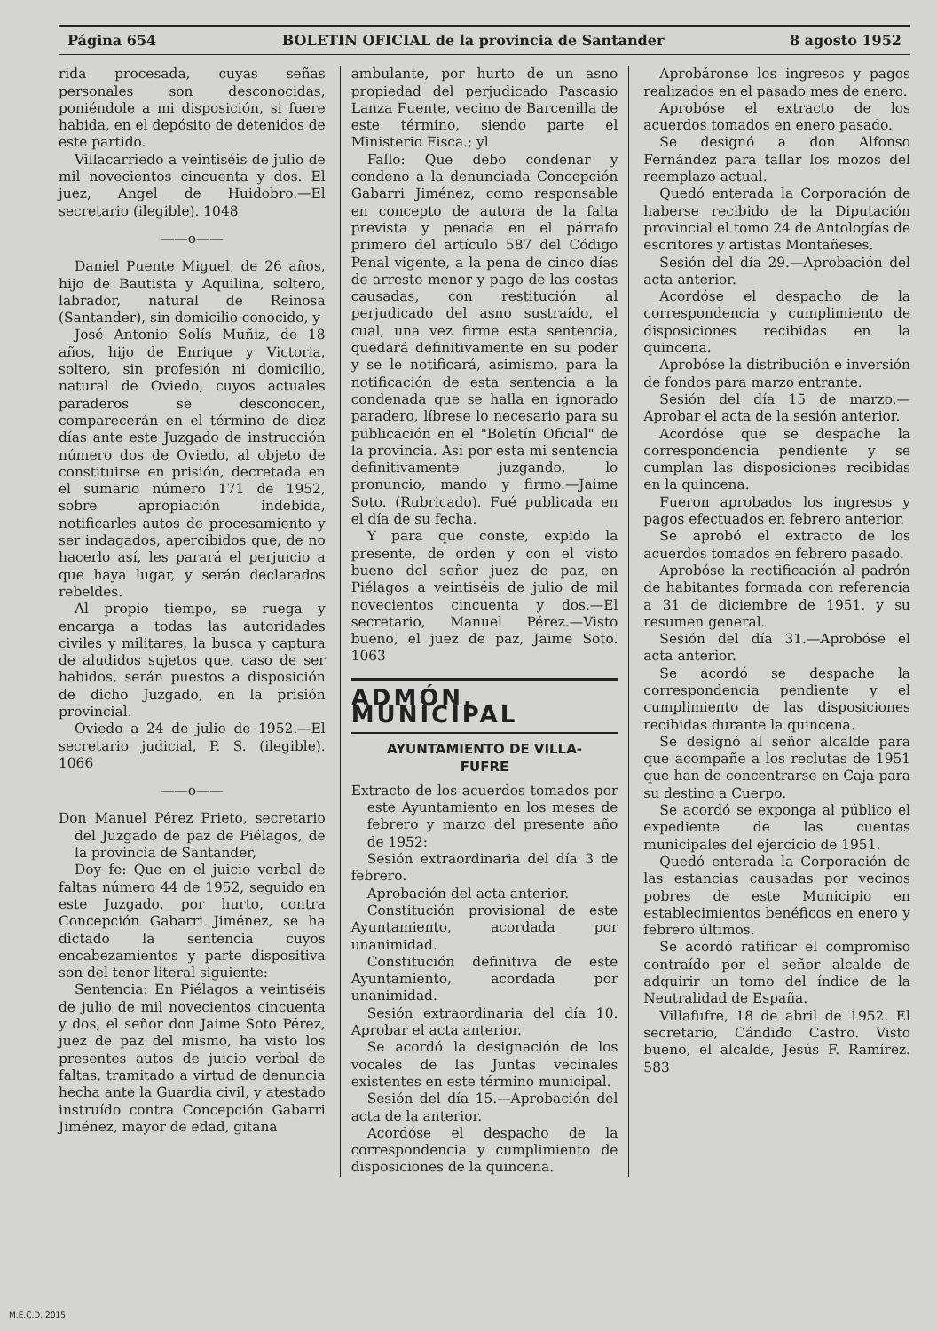Página 654 BOLETIN OFICIAL de la provincia de Santander 8 agosto 1952
rida procesada, cuyas señas personales son desconocidas, poniéndole a mi disposición, si fuere habida, en el depósito de detenidos de este partido.
Villacarriedo a veintiséis de julio de mil novecientos cincuenta y dos. El juez, Angel de Huidobro.—El secretario (ilegible). 1048
——o——
Daniel Puente Miguel, de 26 años, hijo de Bautista y Aquilina, soltero, labrador, natural de Reinosa (Santander), sin domicilio conocido, y
José Antonio Solís Muñiz, de 18 años, hijo de Enrique y Victoria, soltero, sin profesión ni domicilio, natural de Oviedo, cuyos actuales paraderos se desconocen, comparecerán en el término de diez días ante este Juzgado de instrucción número dos de Oviedo, al objeto de constituirse en prisión, decretada en el sumario número 171 de 1952, sobre apropiación indebida, notificarles autos de procesamiento y ser indagados, apercibidos que, de no hacerlo así, les parará el perjuicio a que haya lugar, y serán declarados rebeldes.
Al propio tiempo, se ruega y encarga a todas las autoridades civiles y militares, la busca y captura de aludidos sujetos que, caso de ser habidos, serán puestos a disposición de dicho Juzgado, en la prisión provincial.
Oviedo a 24 de julio de 1952.—El secretario judicial, P. S. (ilegible). 1066
——o——
Don Manuel Pérez Prieto, secretario del Juzgado de paz de Piélagos, de la provincia de Santander,
Doy fe: Que en el juicio verbal de faltas número 44 de 1952, seguido en este Juzgado, por hurto, contra Concepción Gabarri Jiménez, se ha dictado la sentencia cuyos encabezamientos y parte dispositiva son del tenor literal siguiente:
Sentencia: En Piélagos a veintiséis de julio de mil novecientos cincuenta y dos, el señor don Jaime Soto Pérez, juez de paz del mismo, ha visto los presentes autos de juicio verbal de faltas, tramitado a virtud de denuncia hecha ante la Guardia civil, y atestado instruído contra Concepción Gabarri Jiménez, mayor de edad, gitana
ambulante, por hurto de un asno propiedad del perjudicado Pascasio Lanza Fuente, vecino de Barcenilla de este término, siendo parte el Ministerio Fisca.; yl
Fallo: Que debo condenar y condeno a la denunciada Concepción Gabarri Jiménez, como responsable en concepto de autora de la falta prevista y penada en el párrafo primero del artículo 587 del Código Penal vigente, a la pena de cinco días de arresto menor y pago de las costas causadas, con restitución al perjudicado del asno sustraído, el cual, una vez firme esta sentencia, quedará definitivamente en su poder y se le notificará, asimismo, para la notificación de esta sentencia a la condenada que se halla en ignorado paradero, líbrese lo necesario para su publicación en el "Boletín Oficial" de la provincia. Así por esta mi sentencia definitivamente juzgando, lo pronuncio, mando y firmo.—Jaime Soto. (Rubricado). Fué publicada en el día de su fecha.
Y para que conste, expido la presente, de orden y con el visto bueno del señor juez de paz, en Piélagos a veintiséis de julio de mil novecientos cincuenta y dos.—El secretario, Manuel Pérez.—Visto bueno, el juez de paz, Jaime Soto. 1063
ADMÓN. MUNICIPAL
AYUNTAMIENTO DE VILLA-
FUFRE
Extracto de los acuerdos tomados por este Ayuntamiento en los meses de febrero y marzo del presente año de 1952:
Sesión extraordinaria del día 3 de febrero.
Aprobación del acta anterior.
Constitución provisional de este Ayuntamiento, acordada por unanimidad.
Constitución definitiva de este Ayuntamiento, acordada por unanimidad.
Sesión extraordinaria del día 10. Aprobar el acta anterior.
Se acordó la designación de los vocales de las Juntas vecinales existentes en este término municipal.
Sesión del día 15.—Aprobación del acta de la anterior.
Acordóse el despacho de la correspondencia y cumplimiento de disposiciones de la quincena.
Aprobáronse los ingresos y pagos realizados en el pasado mes de enero.
Aprobóse el extracto de los acuerdos tomados en enero pasado.
Se designó a don Alfonso Fernández para tallar los mozos del reemplazo actual.
Quedó enterada la Corporación de haberse recibido de la Diputación provincial el tomo 24 de Antologías de escritores y artistas Montañeses.
Sesión del día 29.—Aprobación del acta anterior.
Acordóse el despacho de la correspondencia y cumplimiento de disposiciones recibidas en la quincena.
Aprobóse la distribución e inversión de fondos para marzo entrante.
Sesión del día 15 de marzo.—Aprobar el acta de la sesión anterior.
Acordóse que se despache la correspondencia pendiente y se cumplan las disposiciones recibidas en la quincena.
Fueron aprobados los ingresos y pagos efectuados en febrero anterior.
Se aprobó el extracto de los acuerdos tomados en febrero pasado.
Aprobóse la rectificación al padrón de habitantes formada con referencia a 31 de diciembre de 1951, y su resumen general.
Sesión del día 31.—Aprobóse el acta anterior.
Se acordó se despache la correspondencia pendiente y el cumplimiento de las disposiciones recibidas durante la quincena.
Se designó al señor alcalde para que acompañe a los reclutas de 1951 que han de concentrarse en Caja para su destino a Cuerpo.
Se acordó se exponga al público el expediente de las cuentas municipales del ejercicio de 1951.
Quedó enterada la Corporación de las estancias causadas por vecinos pobres de este Municipio en establecimientos benéficos en enero y febrero últimos.
Se acordó ratificar el compromiso contraído por el señor alcalde de adquirir un tomo del índice de la Neutralidad de España.
Villafufre, 18 de abril de 1952. El secretario, Cándido Castro. Visto bueno, el alcalde, Jesús F. Ramírez. 583
M.E.C.D. 2015